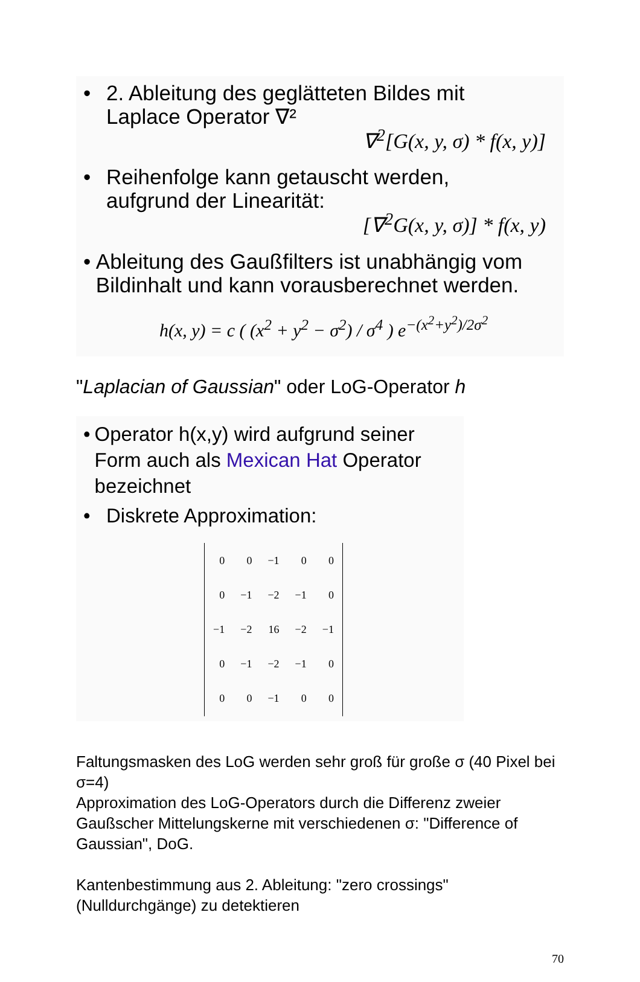• 2. Ableitung des geglätteten Bildes mit
Laplace Operator ∇²
∇<sup>2</sup>[G(x, y, σ) * f(x, y)]
• Reihenfolge kann getauscht werden,
aufgrund der Linearität:
[∇<sup>2</sup>G(x, y, σ)] * f(x, y)
• Ableitung des Gaußfilters ist unabhängig vom Bildinhalt und kann vorausberechnet werden.
h(x, y) = c ( (x<sup>2</sup> + y<sup>2</sup> − σ<sup>2</sup>) / σ<sup>4</sup> ) e<sup>−(x<sup>2</sup>+y<sup>2</sup>)/2σ<sup>2</sup></sup>
"Laplacian of Gaussian" oder LoG-Operator h
• Operator h(x,y) wird aufgrund seiner Form auch als Mexican Hat Operator bezeichnet
• Diskrete Approximation:
| 0 | 0 | −1 | 0 | 0 |
| 0 | −1 | −2 | −1 | 0 |
| −1 | −2 | 16 | −2 | −1 |
| 0 | −1 | −2 | −1 | 0 |
| 0 | 0 | −1 | 0 | 0 |
Faltungsmasken des LoG werden sehr groß für große σ (40 Pixel bei σ=4)
Approximation des LoG-Operators durch die Differenz zweier Gaußscher Mittelungskerne mit verschiedenen σ: "Difference of Gaussian", DoG.
Kantenbestimmung aus 2. Ableitung: "zero crossings" (Nulldurchgänge) zu detektieren
70